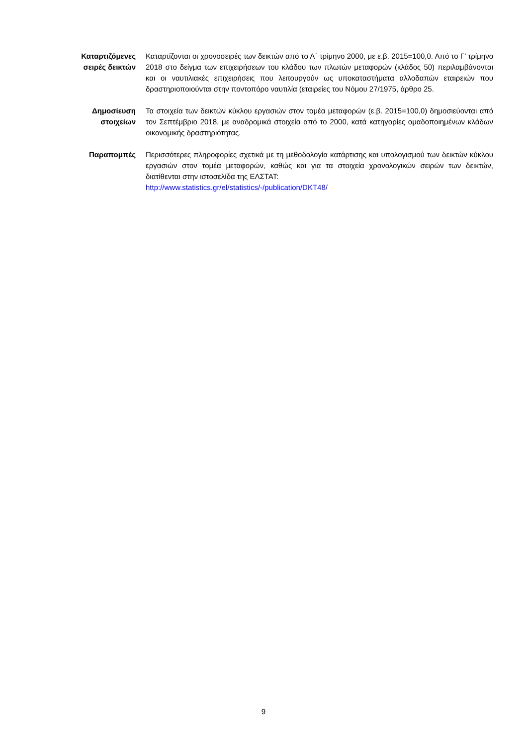Καταρτιζόμενες σειρές δεικτών
Καταρτίζονται οι χρονοσειρές των δεικτών από το Α΄ τρίμηνο 2000, με ε.β. 2015=100,0. Από το Γ’ τρίμηνο 2018 στο δείγμα των επιχειρήσεων του κλάδου των πλωτών μεταφορών (κλάδος 50) περιλαμβάνονται και οι ναυτιλιακές επιχειρήσεις που λειτουργούν ως υποκαταστήματα αλλοδαπών εταιρειών που δραστηριοποιούνται στην ποντοπόρο ναυτιλία (εταιρείες του Νόμου 27/1975, άρθρο 25.
Δημοσίευση στοιχείων
Τα στοιχεία των δεικτών κύκλου εργασιών στον τομέα μεταφορών (ε.β. 2015=100,0) δημοσιεύονται από τον Σεπτέμβριο 2018, με αναδρομικά στοιχεία από το 2000, κατά κατηγορίες ομαδοποιημένων κλάδων οικονομικής δραστηριότητας.
Παραπομπές Περισσότερες πληροφορίες σχετικά με τη μεθοδολογία κατάρτισης και υπολογισμού των δεικτών κύκλου εργασιών στον τομέα μεταφορών, καθώς και για τα στοιχεία χρονολογικών σειρών των δεικτών, διατίθενται στην ιστοσελίδα της ΕΛΣΤΑΤ:
http://www.statistics.gr/el/statistics/-/publication/DKT48/
9